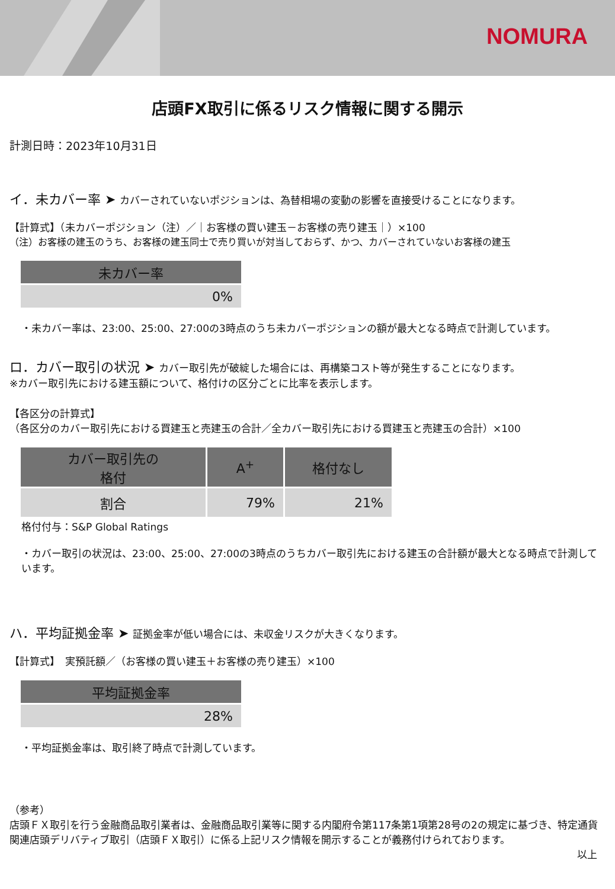NOMURA
店頭FX取引に係るリスク情報に関する開示
計測日時：2023年10月31日
イ．未カバー率 ➤ カバーされていないポジションは、為替相場の変動の影響を直接受けることになります。
【計算式】（未カバーポジション（注）／｜お客様の買い建玉－お客様の売り建玉｜）×100
（注）お客様の建玉のうち、お客様の建玉同士で売り買いが対当しておらず、かつ、カバーされていないお客様の建玉
| 未カバー率 |
| --- |
| 0% |
・未カバー率は、23:00、25:00、27:00の3時点のうち未カバーポジションの額が最大となる時点で計測しています。
ロ．カバー取引の状況 ➤ カバー取引先が破綻した場合には、再構築コスト等が発生することになります。
※カバー取引先における建玉額について、格付けの区分ごとに比率を表示します。
【各区分の計算式】
（各区分のカバー取引先における買建玉と売建玉の合計／全カバー取引先における買建玉と売建玉の合計）×100
| カバー取引先の 格付 | A<sup>+</sup> | 格付なし |
| --- | --- | --- |
| 割合 | 79% | 21% |
格付付与：S&P Global Ratings
・カバー取引の状況は、23:00、25:00、27:00の3時点のうちカバー取引先における建玉の合計額が最大となる時点で計測しています。
ハ．平均証拠金率 ➤ 証拠金率が低い場合には、未収金リスクが大きくなります。
【計算式】　実預託額／（お客様の買い建玉＋お客様の売り建玉）×100
| 平均証拠金率 |
| --- |
| 28% |
・平均証拠金率は、取引終了時点で計測しています。
（参考）
店頭ＦＸ取引を行う金融商品取引業者は、金融商品取引業等に関する内閣府令第117条第1項第28号の2の規定に基づき、特定通貨関連店頭デリバティブ取引（店頭ＦＸ取引）に係る上記リスク情報を開示することが義務付けられております。
以上